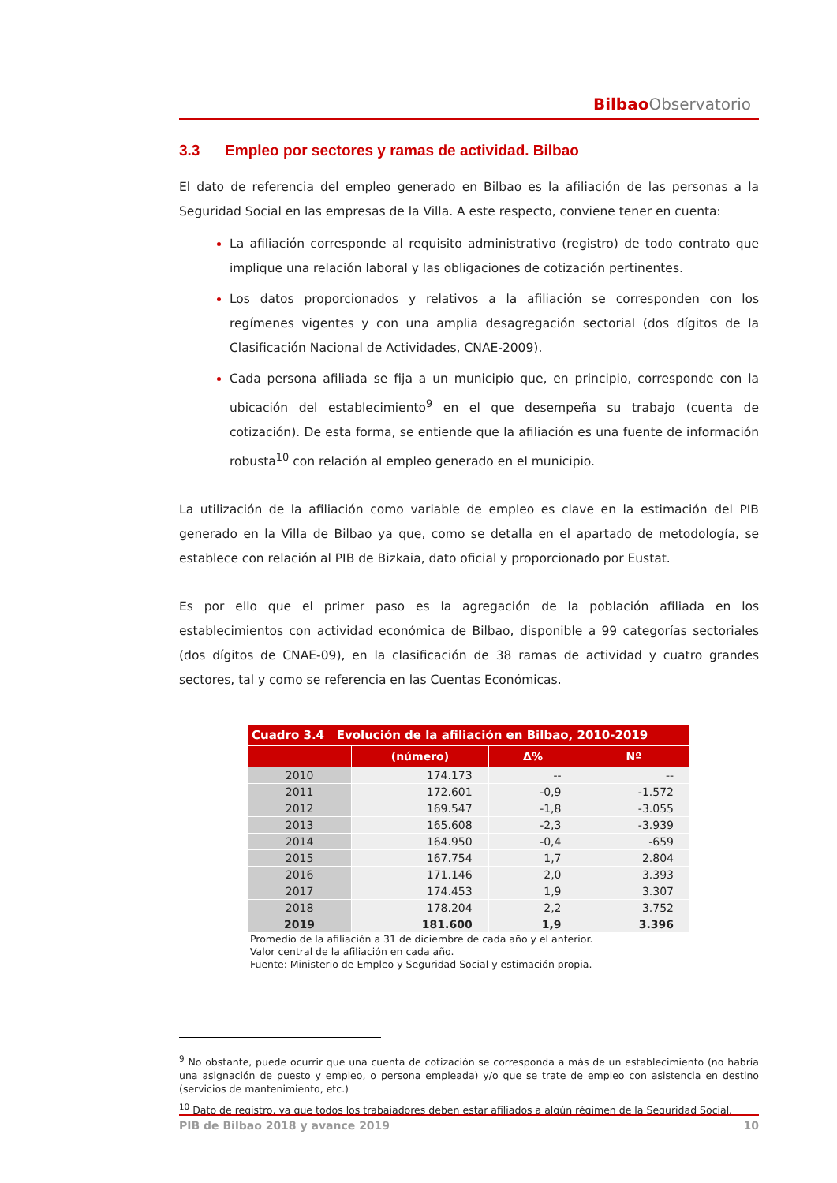Bilbao Observatorio
3.3 Empleo por sectores y ramas de actividad. Bilbao
El dato de referencia del empleo generado en Bilbao es la afiliación de las personas a la Seguridad Social en las empresas de la Villa. A este respecto, conviene tener en cuenta:
La afiliación corresponde al requisito administrativo (registro) de todo contrato que implique una relación laboral y las obligaciones de cotización pertinentes.
Los datos proporcionados y relativos a la afiliación se corresponden con los regímenes vigentes y con una amplia desagregación sectorial (dos dígitos de la Clasificación Nacional de Actividades, CNAE-2009).
Cada persona afiliada se fija a un municipio que, en principio, corresponde con la ubicación del establecimiento<sup>9</sup> en el que desempeña su trabajo (cuenta de cotización). De esta forma, se entiende que la afiliación es una fuente de información robusta<sup>10</sup> con relación al empleo generado en el municipio.
La utilización de la afiliación como variable de empleo es clave en la estimación del PIB generado en la Villa de Bilbao ya que, como se detalla en el apartado de metodología, se establece con relación al PIB de Bizkaia, dato oficial y proporcionado por Eustat.
Es por ello que el primer paso es la agregación de la población afiliada en los establecimientos con actividad económica de Bilbao, disponible a 99 categorías sectoriales (dos dígitos de CNAE-09), en la clasificación de 38 ramas de actividad y cuatro grandes sectores, tal y como se referencia en las Cuentas Económicas.
| Cuadro 3.4 Evolución de la afiliación en Bilbao, 2010-2019 | | | |
| --- | --- | --- | --- |
| | (número) | Δ% | Nº |
| 2010 | 174.173 | -- | -- |
| 2011 | 172.601 | -0,9 | -1.572 |
| 2012 | 169.547 | -1,8 | -3.055 |
| 2013 | 165.608 | -2,3 | -3.939 |
| 2014 | 164.950 | -0,4 | -659 |
| 2015 | 167.754 | 1,7 | 2.804 |
| 2016 | 171.146 | 2,0 | 3.393 |
| 2017 | 174.453 | 1,9 | 3.307 |
| 2018 | 178.204 | 2,2 | 3.752 |
| 2019 | 181.600 | 1,9 | 3.396 |
Promedio de la afiliación a 31 de diciembre de cada año y el anterior.
Valor central de la afiliación en cada año.
Fuente: Ministerio de Empleo y Seguridad Social y estimación propia.
<sup>9</sup> No obstante, puede ocurrir que una cuenta de cotización se corresponda a más de un establecimiento (no habría una asignación de puesto y empleo, o persona empleada) y/o que se trate de empleo con asistencia en destino (servicios de mantenimiento, etc.)
<sup>10</sup> Dato de registro, ya que todos los trabajadores deben estar afiliados a algún régimen de la Seguridad Social.
PIB de Bilbao 2018 y avance 2019 10